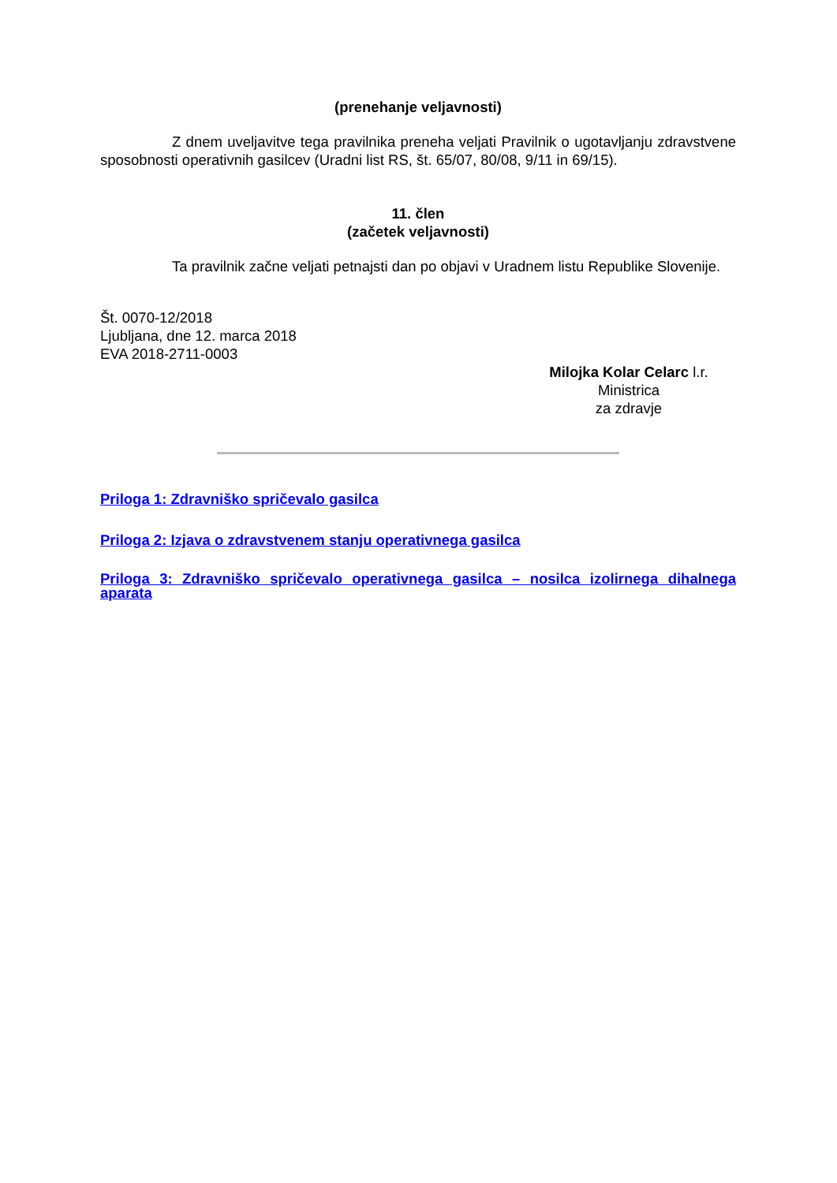(prenehanje veljavnosti)
Z dnem uveljavitve tega pravilnika preneha veljati Pravilnik o ugotavljanju zdravstvene sposobnosti operativnih gasilcev (Uradni list RS, št. 65/07, 80/08, 9/11 in 69/15).
11. člen
(začetek veljavnosti)
Ta pravilnik začne veljati petnajsti dan po objavi v Uradnem listu Republike Slovenije.
Št. 0070-12/2018
Ljubljana, dne 12. marca 2018
EVA 2018-2711-0003
Milojka Kolar Celarc l.r.
Ministrica
za zdravje
Priloga 1: Zdravniško spričevalo gasilca
Priloga 2: Izjava o zdravstvenem stanju operativnega gasilca
Priloga 3: Zdravniško spričevalo operativnega gasilca – nosilca izolirnega dihalnega aparata